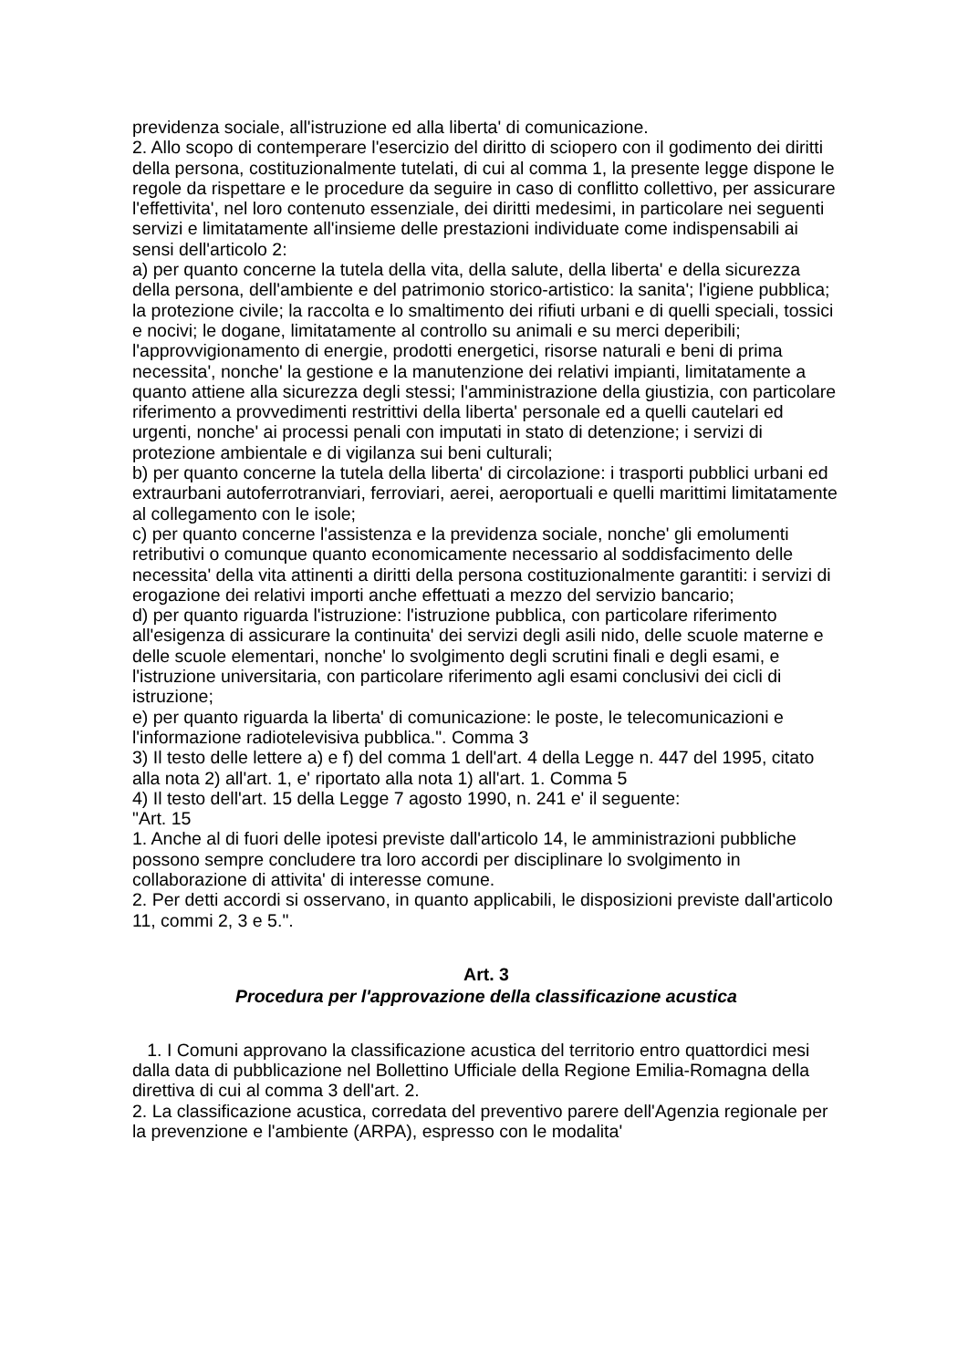previdenza sociale, all'istruzione ed alla liberta' di comunicazione.
2. Allo scopo di contemperare l'esercizio del diritto di sciopero con il godimento dei diritti della persona, costituzionalmente tutelati, di cui al comma 1, la presente legge dispone le regole da rispettare e le procedure da seguire in caso di conflitto collettivo, per assicurare l'effettivita', nel loro contenuto essenziale, dei diritti medesimi, in particolare nei seguenti servizi e limitatamente all'insieme delle prestazioni individuate come indispensabili ai sensi dell'articolo 2:
a) per quanto concerne la tutela della vita, della salute, della liberta' e della sicurezza della persona, dell'ambiente e del patrimonio storico-artistico: la sanita'; l'igiene pubblica; la protezione civile; la raccolta e lo smaltimento dei rifiuti urbani e di quelli speciali, tossici e nocivi; le dogane, limitatamente al controllo su animali e su merci deperibili; l'approvvigionamento di energie, prodotti energetici, risorse naturali e beni di prima necessita', nonche' la gestione e la manutenzione dei relativi impianti, limitatamente a quanto attiene alla sicurezza degli stessi; l'amministrazione della giustizia, con particolare riferimento a provvedimenti restrittivi della liberta' personale ed a quelli cautelari ed urgenti, nonche' ai processi penali con imputati in stato di detenzione; i servizi di protezione ambientale e di vigilanza sui beni culturali;
b) per quanto concerne la tutela della liberta' di circolazione: i trasporti pubblici urbani ed extraurbani autoferrotranviari, ferroviari, aerei, aeroportuali e quelli marittimi limitatamente al collegamento con le isole;
c) per quanto concerne l'assistenza e la previdenza sociale, nonche' gli emolumenti retributivi o comunque quanto economicamente necessario al soddisfacimento delle necessita' della vita attinenti a diritti della persona costituzionalmente garantiti: i servizi di erogazione dei relativi importi anche effettuati a mezzo del servizio bancario;
d) per quanto riguarda l'istruzione: l'istruzione pubblica, con particolare riferimento all'esigenza di assicurare la continuita' dei servizi degli asili nido, delle scuole materne e delle scuole elementari, nonche' lo svolgimento degli scrutini finali e degli esami, e l'istruzione universitaria, con particolare riferimento agli esami conclusivi dei cicli di istruzione;
e) per quanto riguarda la liberta' di comunicazione: le poste, le telecomunicazioni e l'informazione radiotelevisiva pubblica.". Comma 3
3) Il testo delle lettere a) e f) del comma 1 dell'art. 4 della Legge n. 447 del 1995, citato alla nota 2) all'art. 1, e' riportato alla nota 1) all'art. 1. Comma 5
4) Il testo dell'art. 15 della Legge 7 agosto 1990, n. 241 e' il seguente:
"Art. 15
1. Anche al di fuori delle ipotesi previste dall'articolo 14, le amministrazioni pubbliche possono sempre concludere tra loro accordi per disciplinare lo svolgimento in collaborazione di attivita' di interesse comune.
2. Per detti accordi si osservano, in quanto applicabili, le disposizioni previste dall'articolo 11, commi 2, 3 e 5.".
Art. 3
Procedura per l'approvazione della classificazione acustica
1. I Comuni approvano la classificazione acustica del territorio entro quattordici mesi dalla data di pubblicazione nel Bollettino Ufficiale della Regione Emilia-Romagna della direttiva di cui al comma 3 dell'art. 2.
2. La classificazione acustica, corredata del preventivo parere dell'Agenzia regionale per la prevenzione e l'ambiente (ARPA), espresso con le modalita'